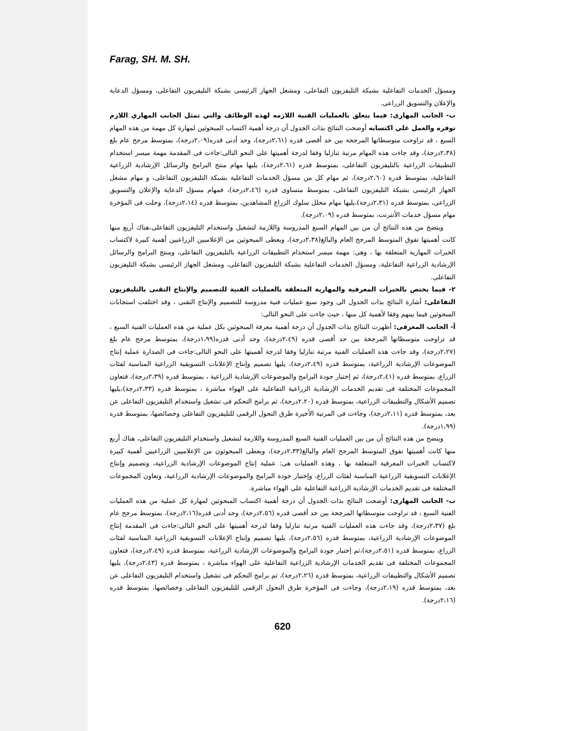Farag, SH. M. SH.
ومسؤل الخدمات التفاعلية بشبكة التليفزيون التفاعلى، ومشغل الجهاز الرئيسى بشبكة التليفزيون التفاعلى، ومسؤل الدعاية والإعلان والتسويق الزراعى.
ب- الجانب المهارى: فيما يتعلق بالعمليات الفنية اللازمه لهذه الوظائف والتي تمثل الجانب المهاري اللازم توفره والعمل علي اكتسابه أوضحت النتائج بذات الجدول أن درجة أهمية اكتساب المبحوثين لمهارة كل مهمة من هذه المهام السبع ، قد تراوحت متوسطاتها المرجحة بين حد أقصى قدره (٢،٦١درجة)، وحد أدنى قدره(٢،٠٩درجة)، بمتوسط مرجح عام بلغ (٢،٣٨درجة)، وقد جاءت هذه المهام مرتبة تنازليا وفقا لدرجة أهميتها على النحو التالى:جاءت فى المقدمة مهمة ميسر استخدام التطبيقات الزراعية بالتليفزيون التفاعلى، بمتوسط قدره (٢،٦١درجة)، يليها مهام منتج البرامج والرسائل الإرشادية الزراعية التفاعلية، بمتوسط قدره (٢،٦٠درجة)، ثم مهام كل من مسؤل الخدمات التفاعلية بشبكة التليفزيون التفاعلى، و مهام مشغل الجهاز الرئيسى بشبكة التليفزيون التفاعلى، بمتوسط متساوى قدره (٢،٤٦درجة)، فمهام مسؤل الدعاية والإعلان والتسويق الزراعى، بمتوسط قدره (٢،٣١درجة)،يليها مهام محلل سلوك الزراع المشاهدين، بمتوسط قدره (٢،١٤درجة)، وحلت فى المؤخرة مهام مسؤل خدمات الأنترنت، بمتوسط قدره (٢،٠٩درجة).
ويتضح من هذه النتائج أن من بين المهام السبع المدروسة واللازمة لتشغيل واستخدام التليفزيون التفاعلى،هناك أربع منها كانت أهميتها تفوق المتوسط المرجح العام والبالغ(٢،٣٨درجة)، ويعطى المبحوثين من الإعلاميين الزراعيين أهمية كبيرة لاكتساب الخبرات المهارية المتعلقة بها ، وهى: مهمة ميسر استخدام التطبيقات الزراعية بالتليفزيون التفاعلى، ومنتج البرامج والرسائل الإرشادية الزراعية التفاعلية، ومسؤل الخدمات التفاعلية بشبكة التليفزيون التفاعلى، ومشغل الجهاز الرئيسى بشبكة التليفزيون التفاعلى.
٢- فيما يختص بالخبرات المعرفية والمهارية المتعلقة بالعمليات الفنية للتصميم والإنتاج التقنى بالتليفزيون التفاعلى: أشارة النتائج بذات الجدول الى وجود سبع عمليات فنية مدروسة للتصميم والإنتاج التقنى ، وقد اختلفت استجابات المبحوثين فيما بينهم وفقا لأهمية كل منها ، حيث جاءت على النحو التالى:
أ- الجانب المعرفى: أظهرت النتائج بذات الجدول أن درجة أهمية معرفة المبحوثين بكل عملية من هذه العمليات الفنية السبع ، قد تراوحت متوسطاتها المرجحة بين حد أقصى قدره (٢،٤٩درجة)، وحد أدنى قدره(١،٩٩درجة)، بمتوسط مرجح عام بلغ (٢،٢٧درجة)، وقد جاءت هذه العمليات الفنية مرتبة تنازليا وفقا لدرجة أهميتها على النحو التالى:جاءت فى الصدارة عملية إنتاج الموضوعات الإرشادية الزراعية، بمتوسط قدره (٢،٤٩درجة)، يليها تصميم وإنتاج الإعلانات التسويقية الزراعية المناسبة لفئات الزراع، بمتوسط قدره (٢،٤١درجة)، ثم إختبار جودة البرامج والموضوعات الإرشادية الزراعية ، بمتوسط قدره (٢،٣٩درجة)، فتعاون المجموعات المختلفة فى تقديم الخدمات الإرشادية الزراعية التفاعلية على الهواء مباشرة ، بمتوسط قدره (٢،٣٣درجة)،يليها تصميم الأشكال والتطبيقات الزراعية، بمتوسط قدره (٢،٢٠درجة)، ثم برامج التحكم فى تشغيل واستخدام التليفزيون التفاعلى عن بعد، بمتوسط قدره (٢،١١درجة)، وجاءت فى المرتبة الأخيرة طرق التحول الرقمى للتليفزيون التفاعلى وخصائصها، بمتوسط قدره (١،٩٩درجة).
ويتضح من هذه النتائج أن من بين العمليات الفنية السبع المدروسة واللازمة لتشغيل واستخدام التليفزيون التفاعلى، هناك أربع منها كانت أهميتها تفوق المتوسط المرجح العام والبالغ(٢،٣٣درجة)، ويعطى المبحوثون من الإعلاميين الزراعيين أهمية كبيرة لاكتساب الخبرات المعرفية المتعلقة بها ، وهذه العمليات هى: عملية إنتاج الموضوعات الإرشادية الزراعية، وتصميم وإنتاج الإعلانات التسويقية الزراعية المناسبة لفئات الزراع، وإختبار جودة البرامج والموضوعات الإرشادية الزراعية، وتعاون المجموعات المختلفة فى تقديم الخدمات الإرشادية الزراعية التفاعلية على الهواء مباشرة.
ب- الجانب المهارى: أوضحت النتائج بذات الجدول أن درجة أهمية اكتساب المبحوثين لمهارة كل عملية من هذه العمليات الفنية السبع ، قد تراوحت متوسطاتها المرجحة بين حد أقصى قدره (٢،٥٦درجة)، وحد أدنى قدره(٢،١٦درجة)، بمتوسط مرجح عام بلغ (٢،٣٧درجة)، وقد جاءت هذه العمليات الفنية مرتبة تنازليا وفقا لدرجة أهميتها على النحو التالى:جاءت فى المقدمة إنتاج الموضوعات الإرشادية الزراعية، بمتوسط قدره (٢،٥٦درجة)، يليها تصميم وإنتاج الإعلانات التسويقية الزراعية المناسبة لفئات الزراع، بمتوسط قدره (٢،٥١درجة)،ثم إختبار جودة البرامج والموضوعات الإرشادية الزراعية، بمتوسط قدره (٢،٤٩درجة)، فتعاون المجموعات المختلفة فى تقديم الخدمات الإرشادية الزراعية التفاعلية على الهواء مباشرة ، بمتوسط قدره (٢،٤٣درجة)، يليها تصميم الأشكال والتطبيقات الزراعية، بمتوسط قدره (٢،٢٦درجة)، ثم برامج التحكم فى تشغيل واستخدام التليفزيون التفاعلى عن بعد، بمتوسط قدره (٢،١٩درجة)، وجاءت فى المؤخرة طرق التحول الرقمى للتليفزيون التفاعلى وخصائصها، بمتوسط قدره (٢،١٦درجة).
620